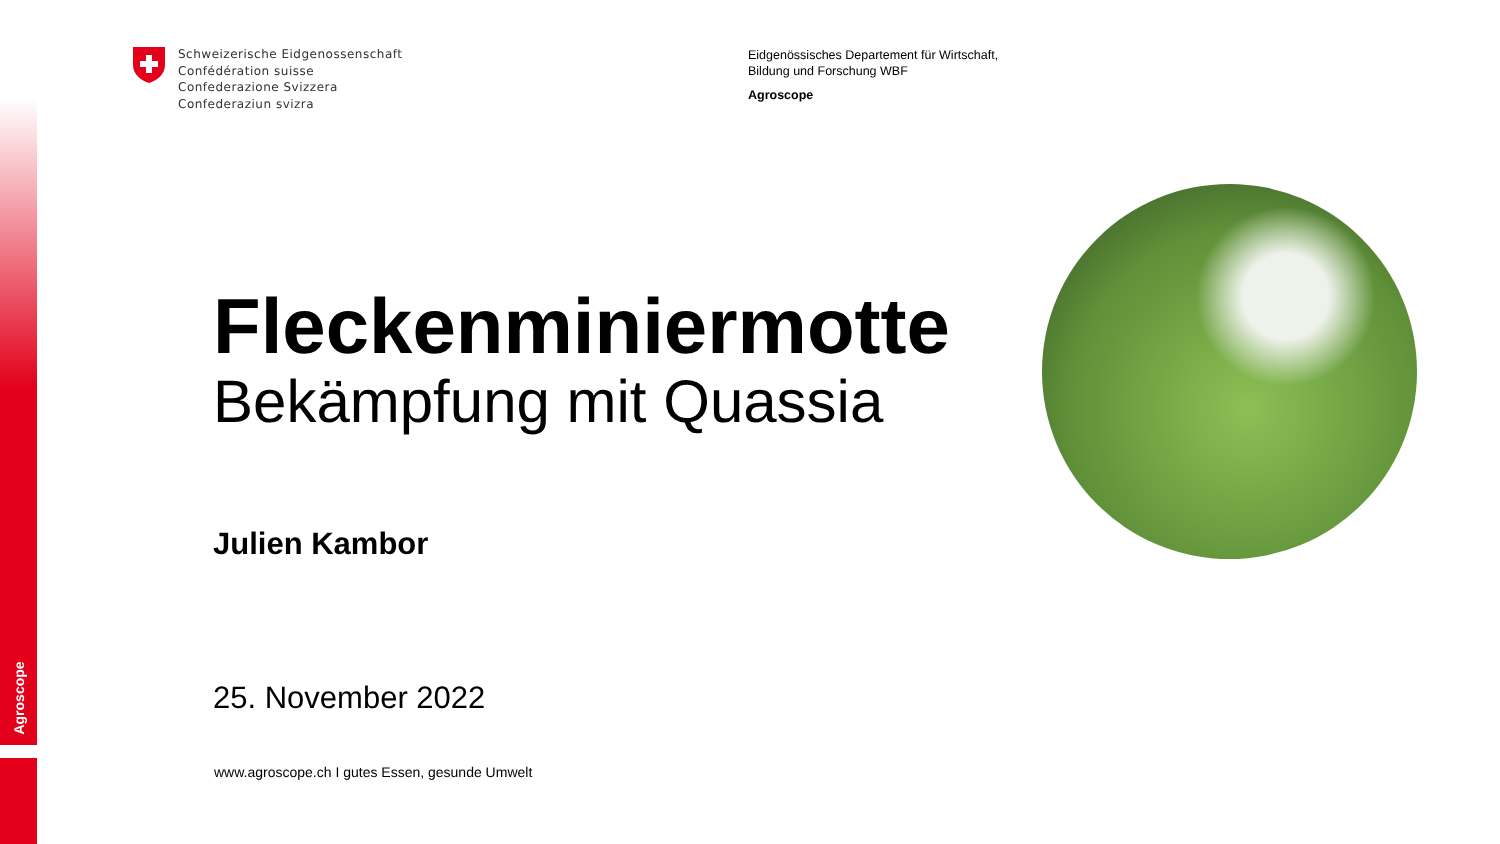Agroscope
Schweizerische Eidgenossenschaft
Confédération suisse
Confederazione Svizzera
Confederaziun svizra
Eidgenössisches Departement für Wirtschaft,
Bildung und Forschung WBF
Agroscope
Fleckenminiermotte
Bekämpfung mit Quassia
Julien Kambor
25. November 2022
www.agroscope.ch I gutes Essen, gesunde Umwelt